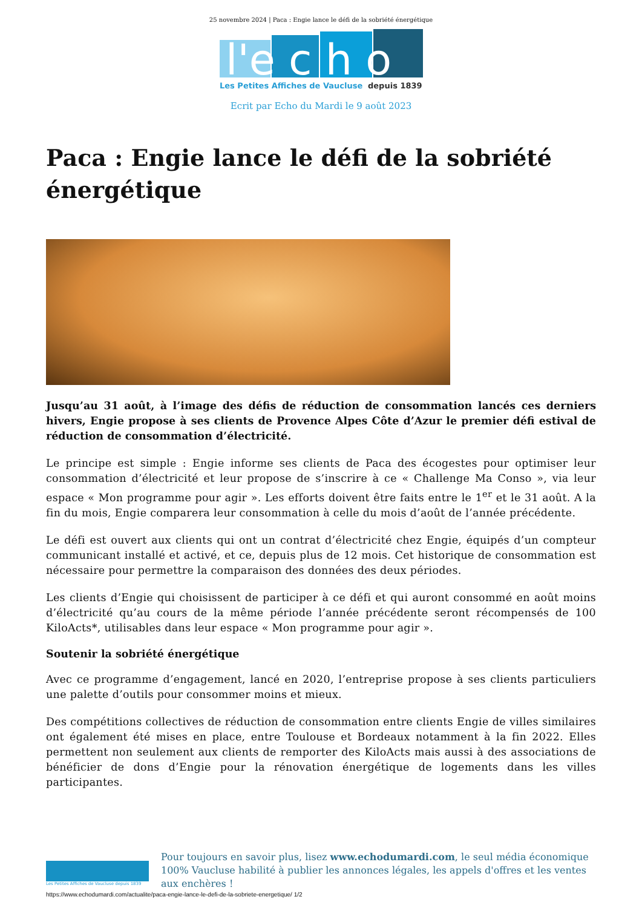25 novembre 2024 | Paca : Engie lance le défi de la sobriété énergétique
l'e c h o
Les Petites Affiches de Vaucluse
depuis 1839
Ecrit par Echo du Mardi le 9 août 2023
Paca : Engie lance le défi de la sobriété énergétique
Jusqu’au 31 août, à l’image des défis de réduction de consommation lancés ces derniers hivers, Engie propose à ses clients de Provence Alpes Côte d’Azur le premier défi estival de réduction de consommation d’électricité.
Le principe est simple : Engie informe ses clients de Paca des écogestes pour optimiser leur consommation d’électricité et leur propose de s’inscrire à ce « Challenge Ma Conso », via leur espace « Mon programme pour agir ». Les efforts doivent être faits entre le 1<sup>er</sup> et le 31 août. A la fin du mois, Engie comparera leur consommation à celle du mois d’août de l’année précédente.
Le défi est ouvert aux clients qui ont un contrat d’électricité chez Engie, équipés d’un compteur communicant installé et activé, et ce, depuis plus de 12 mois. Cet historique de consommation est nécessaire pour permettre la comparaison des données des deux périodes.
Les clients d’Engie qui choisissent de participer à ce défi et qui auront consommé en août moins d’électricité qu’au cours de la même période l’année précédente seront récompensés de 100 KiloActs*, utilisables dans leur espace « Mon programme pour agir ».
Soutenir la sobriété énergétique
Avec ce programme d’engagement, lancé en 2020, l’entreprise propose à ses clients particuliers une palette d’outils pour consommer moins et mieux.
Des compétitions collectives de réduction de consommation entre clients Engie de villes similaires ont également été mises en place, entre Toulouse et Bordeaux notamment à la fin 2022. Elles permettent non seulement aux clients de remporter des KiloActs mais aussi à des associations de bénéficier de dons d’Engie pour la rénovation énergétique de logements dans les villes participantes.
Les Petites Affiches de Vaucluse depuis 1839
Pour toujours en savoir plus, lisez www.echodumardi.com, le seul média économique 100% Vaucluse habilité à publier les annonces légales, les appels d'offres et les ventes aux enchères !
https://www.echodumardi.com/actualite/paca-engie-lance-le-defi-de-la-sobriete-energetique/ 1/2